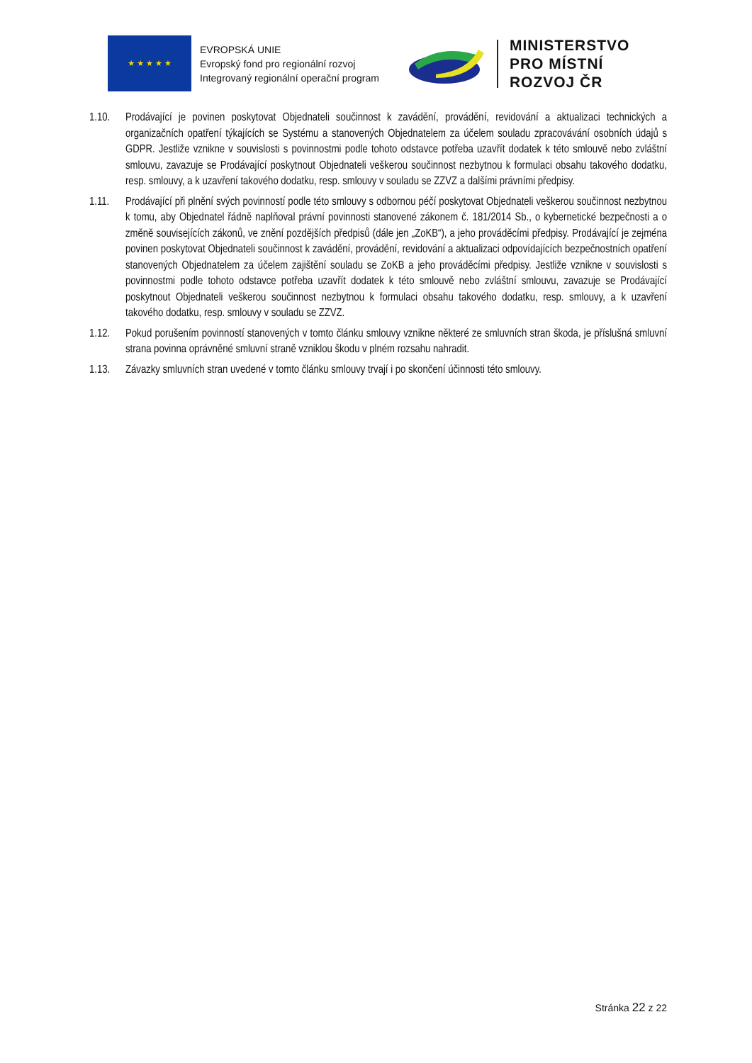★ ★ ★ ★ ★
EVROPSKÁ UNIE
Evropský fond pro regionální rozvoj
Integrovaný regionální operační program
MINISTERSTVO
PRO MÍSTNÍ
ROZVOJ ČR
1.10. Prodávající je povinen poskytovat Objednateli součinnost k zavádění, provádění, revidování a aktualizaci technických a organizačních opatření týkajících se Systému a stanovených Objednatelem za účelem souladu zpracovávání osobních údajů s GDPR. Jestliže vznikne v souvislosti s povinnostmi podle tohoto odstavce potřeba uzavřít dodatek k této smlouvě nebo zvláštní smlouvu, zavazuje se Prodávající poskytnout Objednateli veškerou součinnost nezbytnou k formulaci obsahu takového dodatku, resp. smlouvy, a k uzavření takového dodatku, resp. smlouvy v souladu se ZZVZ a dalšími právními předpisy.
1.11. Prodávající při plnění svých povinností podle této smlouvy s odbornou péčí poskytovat Objednateli veškerou součinnost nezbytnou k tomu, aby Objednatel řádně naplňoval právní povinnosti stanovené zákonem č. 181/2014 Sb., o kybernetické bezpečnosti a o změně souvisejících zákonů, ve znění pozdějších předpisů (dále jen „ZoKB“), a jeho prováděcími předpisy. Prodávající je zejména povinen poskytovat Objednateli součinnost k zavádění, provádění, revidování a aktualizaci odpovídajících bezpečnostních opatření stanovených Objednatelem za účelem zajištění souladu se ZoKB a jeho prováděcími předpisy. Jestliže vznikne v souvislosti s povinnostmi podle tohoto odstavce potřeba uzavřít dodatek k této smlouvě nebo zvláštní smlouvu, zavazuje se Prodávající poskytnout Objednateli veškerou součinnost nezbytnou k formulaci obsahu takového dodatku, resp. smlouvy, a k uzavření takového dodatku, resp. smlouvy v souladu se ZZVZ.
1.12. Pokud porušením povinností stanovených v tomto článku smlouvy vznikne některé ze smluvních stran škoda, je příslušná smluvní strana povinna oprávněné smluvní straně vzniklou škodu v plném rozsahu nahradit.
1.13. Závazky smluvních stran uvedené v tomto článku smlouvy trvají i po skončení účinnosti této smlouvy.
Stránka 22 z 22